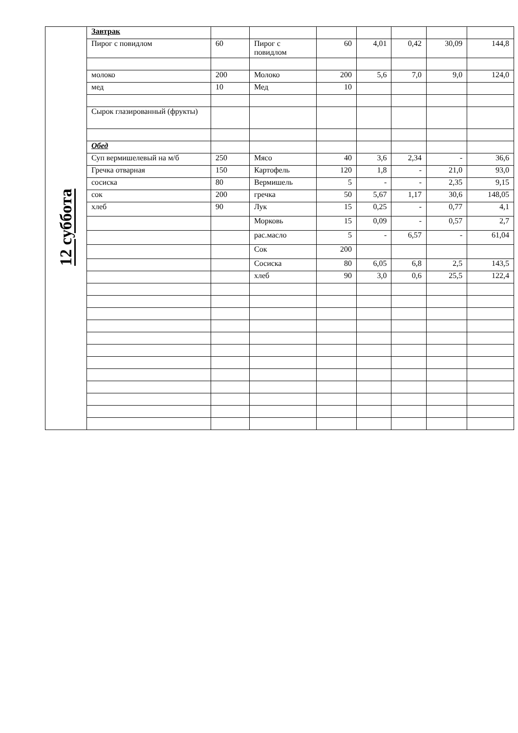| 12 суббота | Завтрак | | | | | | | |
| | Пирог с повидлом | 60 | Пирог с повидлом | 60 | 4,01 | 0,42 | 30,09 | 144,8 |
| | молоко | 200 | Молоко | 200 | 5,6 | 7,0 | 9,0 | 124,0 |
| | мед | 10 | Мед | 10 | | | | |
| | Сырок глазированный (фрукты) | | | | | | | |
| | Обед | | | | | | | |
| | Суп вермишелевый на м/б | 250 | Мясо | 40 | 3,6 | 2,34 | - | 36,6 |
| | Гречка отварная | 150 | Картофель | 120 | 1,8 | - | 21,0 | 93,0 |
| | сосиска | 80 | Вермишель | 5 | - | - | 2,35 | 9,15 |
| | сок | 200 | гречка | 50 | 5,67 | 1,17 | 30,6 | 148,05 |
| | хлеб | 90 | Лук | 15 | 0,25 | - | 0,77 | 4,1 |
| | | | Морковь | 15 | 0,09 | - | 0,57 | 2,7 |
| | | | рас.масло | 5 | - | 6,57 | - | 61,04 |
| | | | Сок | 200 | | | | |
| | | | Сосиска | 80 | 6,05 | 6,8 | 2,5 | 143,5 |
| | | | хлеб | 90 | 3,0 | 0,6 | 25,5 | 122,4 |